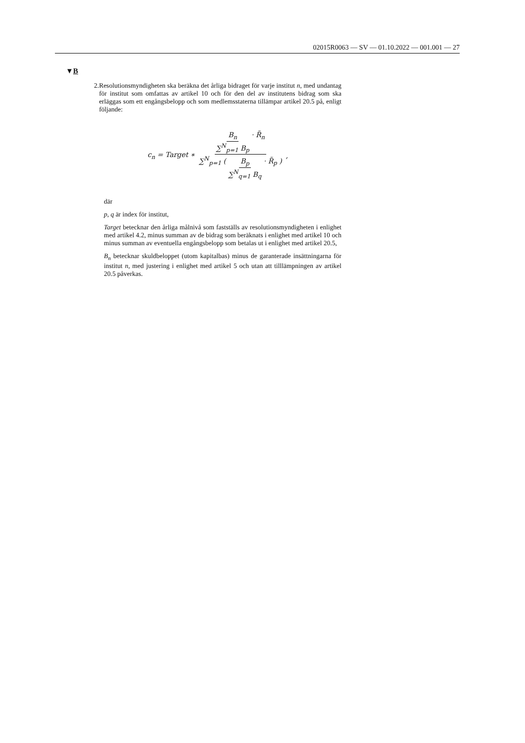02015R0063 — SV — 01.10.2022 — 001.001 — 27
▼B
2. Resolutionsmyndigheten ska beräkna det årliga bidraget för varje institut n, med undantag för institut som omfattas av artikel 10 och för den del av institutens bidrag som ska erläggas som ett engångsbelopp och som medlems­staterna tillämpar artikel 20.5 på, enligt följande:
c<sub>n</sub> = Target ∗ B<sub>n</sub> ∑<sup>N</sup><sub>p=1</sub> B<sub>p</sub> · R̃<sub>n</sub> ∑<sup>N</sup><sub>p=1</sub> ( B<sub>p</sub> ∑<sup>N</sup><sub>q=1</sub> B<sub>q</sub> · R̃<sub>p</sub> ),
där
p, q är index för institut,
Target betecknar den årliga målnivå som fastställs av resolutionsmyndigheten i enlighet med artikel 4.2, minus summan av de bidrag som beräknats i enlighet med artikel 10 och minus summan av eventuella engångsbelopp som betalas ut i enlighet med artikel 20.5,
B<sub>n</sub> betecknar skuldbeloppet (utom kapitalbas) minus de garanterade insättning­arna för institut n, med justering i enlighet med artikel 5 och utan att till­lämpningen av artikel 20.5 påverkas.